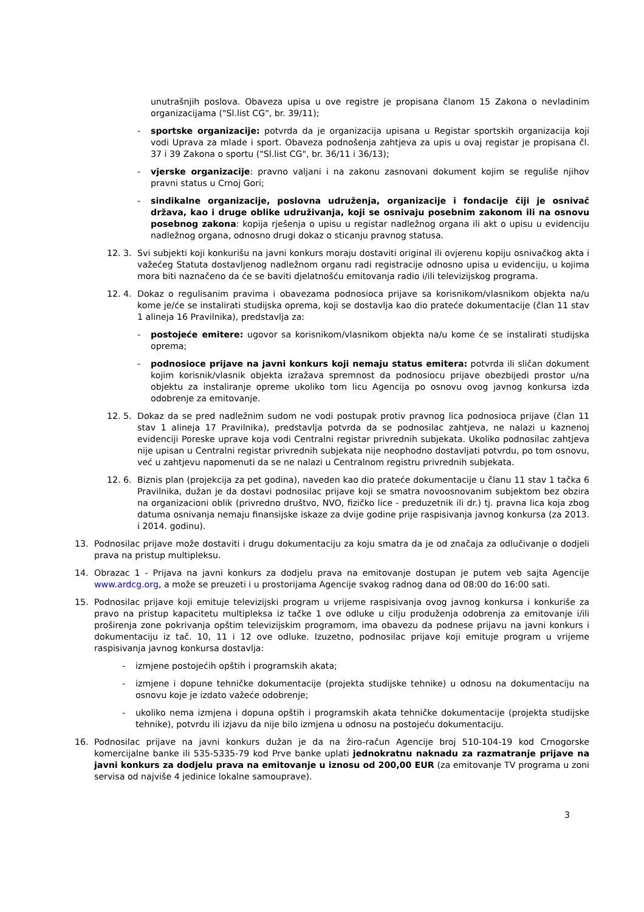unutrašnjih poslova. Obaveza upisa u ove registre je propisana članom 15 Zakona o nevladinim organizacijama ("Sl.list CG", br. 39/11);
- sportske organizacije: potvrda da je organizacija upisana u Registar sportskih organizacija koji vodi Uprava za mlade i sport. Obaveza podnošenja zahtjeva za upis u ovaj registar je propisana čl. 37 i 39 Zakona o sportu ("Sl.list CG", br. 36/11 i 36/13);
- vjerske organizacije: pravno valjani i na zakonu zasnovani dokument kojim se reguliše njihov pravni status u Crnoj Gori;
- sindikalne organizacije, poslovna udruženja, organizacije i fondacije čiji je osnivač država, kao i druge oblike udruživanja, koji se osnivaju posebnim zakonom ili na osnovu posebnog zakona: kopija rješenja o upisu u registar nadležnog organa ili akt o upisu u evidenciju nadležnog organa, odnosno drugi dokaz o sticanju pravnog statusa.
12. 3. Svi subjekti koji konkurišu na javni konkurs moraju dostaviti original ili ovjerenu kopiju osnivačkog akta i važećeg Statuta dostavljenog nadležnom organu radi registracije odnosno upisa u evidenciju, u kojima mora biti naznačeno da će se baviti djelatnošću emitovanja radio i/ili televizijskog programa.
12. 4. Dokaz o regulisanim pravima i obavezama podnosioca prijave sa korisnikom/vlasnikom objekta na/u kome je/će se instalirati studijska oprema, koji se dostavlja kao dio prateće dokumentacije (član 11 stav 1 alineja 16 Pravilnika), predstavlja za:
- postojeće emitere: ugovor sa korisnikom/vlasnikom objekta na/u kome će se instalirati studijska oprema;
- podnosioce prijave na javni konkurs koji nemaju status emitera: potvrda ili sličan dokument kojim korisnik/vlasnik objekta izražava spremnost da podnosiocu prijave obezbijedi prostor u/na objektu za instaliranje opreme ukoliko tom licu Agencija po osnovu ovog javnog konkursa izda odobrenje za emitovanje.
12. 5. Dokaz da se pred nadležnim sudom ne vodi postupak protiv pravnog lica podnosioca prijave (član 11 stav 1 alineja 17 Pravilnika), predstavlja potvrda da se podnosilac zahtjeva, ne nalazi u kaznenoj evidenciji Poreske uprave koja vodi Centralni registar privrednih subjekata. Ukoliko podnosilac zahtjeva nije upisan u Centralni registar privrednih subjekata nije neophodno dostavljati potvrdu, po tom osnovu, već u zahtjevu napomenuti da se ne nalazi u Centralnom registru privrednih subjekata.
12. 6. Biznis plan (projekcija za pet godina), naveden kao dio prateće dokumentacije u članu 11 stav 1 tačka 6 Pravilnika, dužan je da dostavi podnosilac prijave koji se smatra novoosnovanim subjektom bez obzira na organizacioni oblik (privredno društvo, NVO, fizičko lice - preduzetnik ili dr.) tj. pravna lica koja zbog datuma osnivanja nemaju finansijske iskaze za dvije godine prije raspisivanja javnog konkursa (za 2013. i 2014. godinu).
13. Podnosilac prijave može dostaviti i drugu dokumentaciju za koju smatra da je od značaja za odlučivanje o dodjeli prava na pristup multipleksu.
14. Obrazac 1 - Prijava na javni konkurs za dodjelu prava na emitovanje dostupan je putem veb sajta Agencije www.ardcg.org, a može se preuzeti i u prostorijama Agencije svakog radnog dana od 08:00 do 16:00 sati.
15. Podnosilac prijave koji emituje televizijski program u vrijeme raspisivanja ovog javnog konkursa i konkuriše za pravo na pristup kapacitetu multipleksa iz tačke 1 ove odluke u cilju produženja odobrenja za emitovanje i/ili proširenja zone pokrivanja opštim televizijskim programom, ima obavezu da podnese prijavu na javni konkurs i dokumentaciju iz tač. 10, 11 i 12 ove odluke. Izuzetno, podnosilac prijave koji emituje program u vrijeme raspisivanja javnog konkursa dostavlja:
- izmjene postojećih opštih i programskih akata;
- izmjene i dopune tehničke dokumentacije (projekta studijske tehnike) u odnosu na dokumentaciju na osnovu koje je izdato važeće odobrenje;
- ukoliko nema izmjena i dopuna opštih i programskih akata tehničke dokumentacije (projekta studijske tehnike), potvrdu ili izjavu da nije bilo izmjena u odnosu na postojeću dokumentaciju.
16. Podnosilac prijave na javni konkurs dužan je da na žiro-račun Agencije broj 510-104-19 kod Crnogorske komercijalne banke ili 535-5335-79 kod Prve banke uplati jednokratnu naknadu za razmatranje prijave na javni konkurs za dodjelu prava na emitovanje u iznosu od 200,00 EUR (za emitovanje TV programa u zoni servisa od najviše 4 jedinice lokalne samouprave).
3